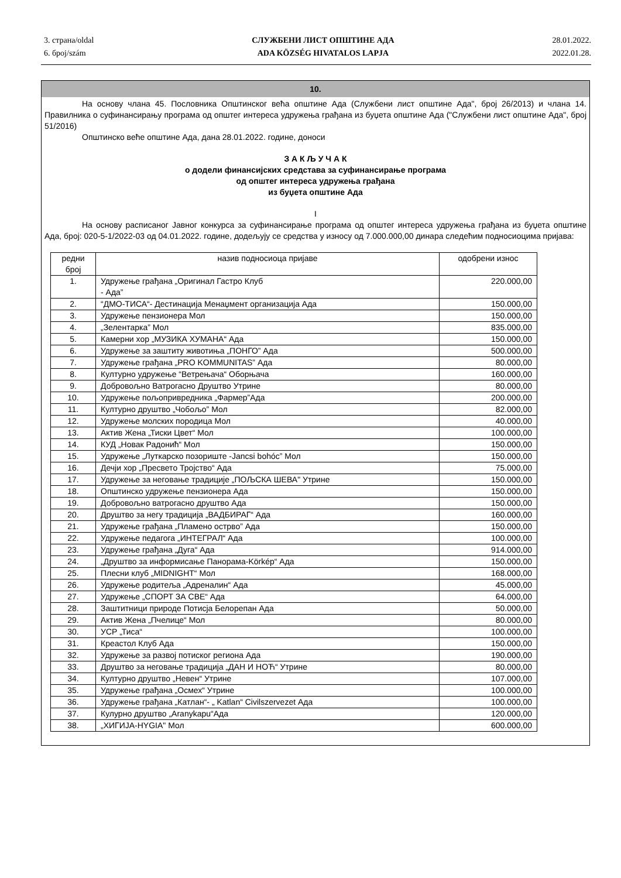3. страна/oldal
6. број/szám
СЛУЖБЕНИ ЛИСТ ОПШТИНЕ АДА
ADA KÖZSÉG HIVATALOS LAPJA
28.01.2022.
2022.01.28.
10.
На основу члана 45. Пословника Општинског већа општине Ада (Службени лист општине Ада", број 26/2013) и члана 14. Правилника о суфинансирању програма од општег интереса удружења грађана из буџета општине Ада ("Службени лист општине Ада", број 51/2016)
Општинско веће општине Ада, дана 28.01.2022. године, доноси
З А К Љ У Ч А К
о додели финансијских средстава за суфинансирање програма
од општег интереса удружења грађана
из буџета општине Ада
I
На основу расписаног Јавног конкурса за суфинансирање програма од општег интереса удружења грађана из буџета општине Ада, број: 020-5-1/2022-03 од 04.01.2022. године, додељују се средства у износу од 7.000.000,00 динара следећим подносиоцима пријава:
| редни број | назив подносиоца пријаве | одобрени износ |
| --- | --- | --- |
| 1. | Удружење грађана „Оригинал Гастро Клуб - Ада” | 220.000,00 |
| 2. | “ДМО-ТИСА“- Дестинација Менаџмент организација Ада | 150.000,00 |
| 3. | Удружење пензионера Мол | 150.000,00 |
| 4. | „Зелентарка” Мол | 835.000,00 |
| 5. | Камерни хор „МУЗИКА ХУМАНА“ Ада | 150.000,00 |
| 6. | Удружење за заштиту животиња „ПОНГО” Ада | 500.000,00 |
| 7. | Удружење грађана „PRO KOMMUNITAS” Ада | 80.000,00 |
| 8. | Културно удружење “Ветрењача“ Оборњача | 160.000,00 |
| 9. | Добровољно Ватрогасно Друштво Утрине | 80.000,00 |
| 10. | Удружење пољопривредника „Фармер”Ада | 200.000,00 |
| 11. | Културно друштво „Чобољо” Мол | 82.000,00 |
| 12. | Удружење молских породица Мол | 40.000,00 |
| 13. | Актив Жена „Тиски Цвет“ Мол | 100.000,00 |
| 14. | КУД „Новак Радонић“ Мол | 150.000,00 |
| 15. | Удружење „Луткарско позориште -Jancsi bohóc” Мол | 150.000,00 |
| 16. | Дечји хор „Пресвето Тројство“ Ада | 75.000,00 |
| 17. | Удружење за неговање традиције „ПОЉСКА ШЕВА" Утрине | 150.000,00 |
| 18. | Општинско удружење пензионера Ада | 150.000,00 |
| 19. | Добровољно ватрогасно друштво Ада | 150.000,00 |
| 20. | Друштво за негу традиција „ВАДБИРАГ“ Ада | 160.000,00 |
| 21. | Удружење грађана „Пламено острво” Ада | 150.000,00 |
| 22. | Удружење педагога „ИНТЕГРАЛ“ Ада | 100.000,00 |
| 23. | Удружење грађана „Дуга“ Ада | 914.000,00 |
| 24. | „Друштво за информисање Панорама-Körkép“ Ада | 150.000,00 |
| 25. | Плесни клуб „MIDNIGHT“ Мол | 168.000,00 |
| 26. | Удружење родитеља „Адреналин“ Ада | 45.000,00 |
| 27. | Удружење „СПОРТ ЗА СВЕ“ Ада | 64.000,00 |
| 28. | Заштитници природе Потисја Белорепан Ада | 50.000,00 |
| 29. | Актив Жена „Пчелице“ Мол | 80.000,00 |
| 30. | УСР „Тиса“ | 100.000,00 |
| 31. | Креастол Клуб Ада | 150.000,00 |
| 32. | Удружење за развој потиског региона Ада | 190.000,00 |
| 33. | Друштво за неговање традиција „ДАН И НОЋ“ Утрине | 80.000,00 |
| 34. | Културно друштво „Невен“ Утрине | 107.000,00 |
| 35. | Удружење грађана „Осмех“ Утрине | 100.000,00 |
| 36. | Удружење грађана „Катлан“- „ Katlan“ Civilszervezet Ада | 100.000,00 |
| 37. | Кулурно друштво „Aranykapu“Ада | 120.000,00 |
| 38. | „ХИГИЈА-HYGIA" Мол | 600.000,00 |